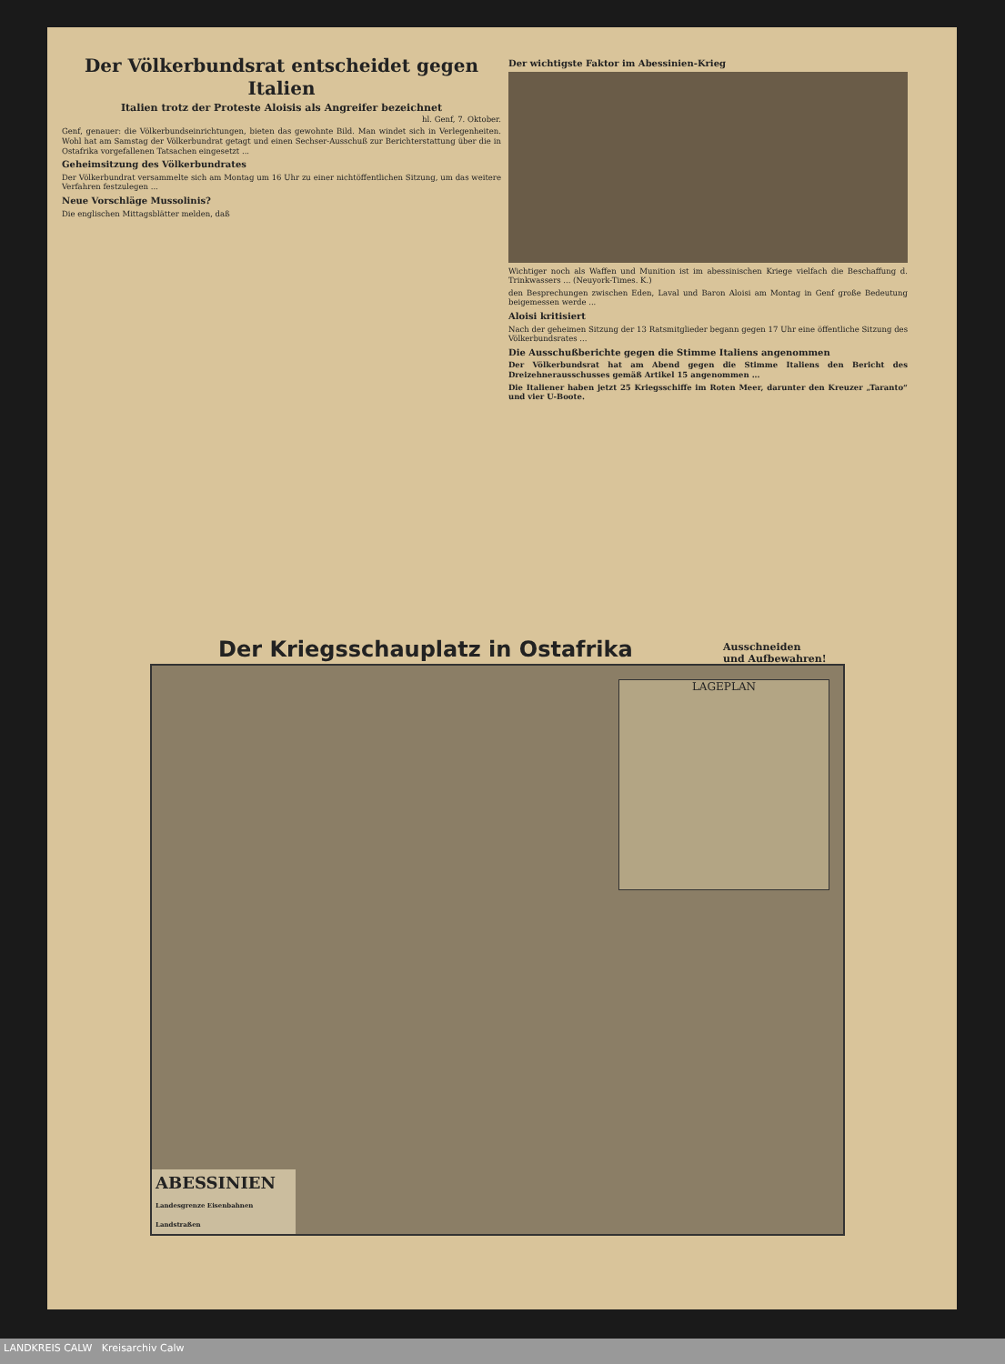Der Völkerbundsrat entscheidet gegen Italien
Italien trotz der Proteste Aloisis als Angreifer bezeichnet
hl. Genf, 7. Oktober.
Genf, genauer: die Völkerbundseinrichtungen, bieten das gewohnte Bild. Man windet sich in Verlegenheiten. Wohl hat am Samstag der Völkerbundrat getagt und einen Sechser-Ausschuß zur Berichterstattung über die in Ostafrika vorgefallenen Tatsachen eingesetzt ...
Geheimsitzung des Völkerbundrates
Der Völkerbundrat versammelte sich am Montag um 16 Uhr zu einer nichtöffentlichen Sitzung, um das weitere Verfahren festzulegen ...
Neue Vorschläge Mussolinis?
Die englischen Mittagsblätter melden, daß
Der wichtigste Faktor im Abessinien-Krieg
Wichtiger noch als Waffen und Munition ist im abessinischen Kriege vielfach die Beschaffung d. Trinkwassers ... (Neuyork-Times. K.)
den Besprechungen zwischen Eden, Laval und Baron Aloisi am Montag in Genf große Bedeutung beigemessen werde ...
Aloisi kritisiert
Nach der geheimen Sitzung der 13 Ratsmitglieder begann gegen 17 Uhr eine öffentliche Sitzung des Völkerbundsrates ...
Die Ausschußberichte gegen die Stimme Italiens angenommen
Der Völkerbundsrat hat am Abend gegen die Stimme Italiens den Bericht des Dreizehnerausschusses gemäß Artikel 15 angenommen ...
Die Italiener haben jetzt 25 Kriegsschiffe im Roten Meer, darunter den Kreuzer „Taranto“ und vier U-Boote.
Der Kriegsschauplatz in Ostafrika
Ausschneiden
und Aufbewahren!
LAGEPLAN
ABESSINIEN
Landesgrenze Eisenbahnen Landstraßen
LANDKREIS CALW Kreisarchiv Calw